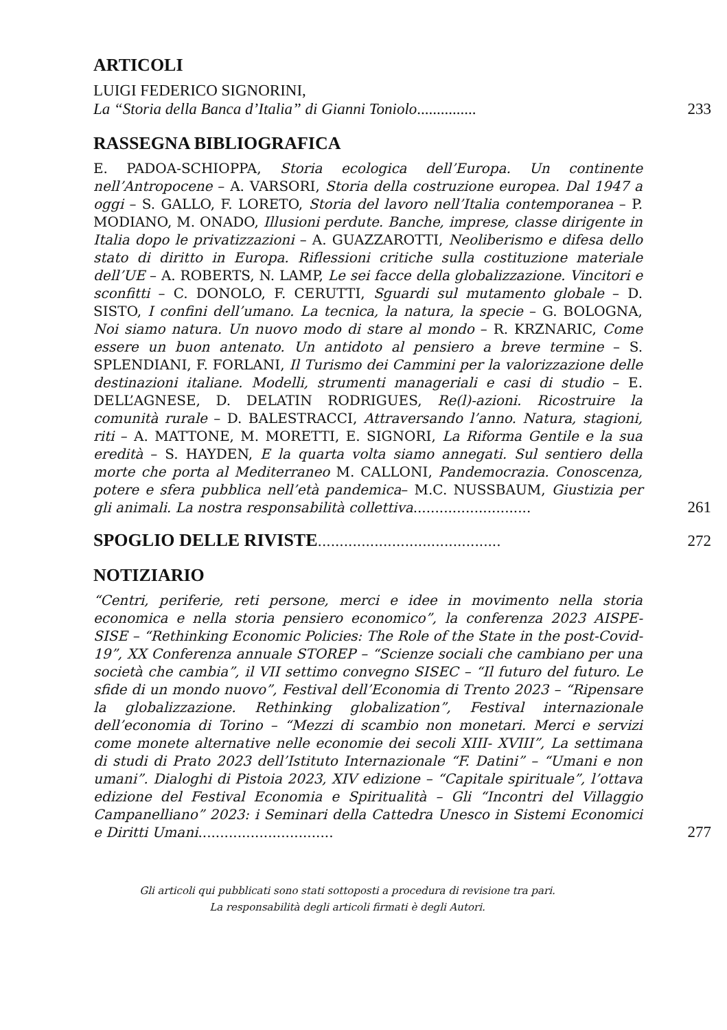ARTICOLI
LUIGI FEDERICO SIGNORINI,
La “Storia della Banca d’Italia” di Gianni Toniolo...............
233
RASSEGNA BIBLIOGRAFICA
E. PADOA-SCHIOPPA, Storia ecologica dell’Europa. Un continente nell’Antropocene – A. VARSORI, Storia della costruzione europea. Dal 1947 a oggi – S. GALLO, F. LORETO, Storia del lavoro nell’Italia contemporanea – P. MODIANO, M. ONADO, Illusioni perdute. Banche, imprese, classe dirigente in Italia dopo le privatizzazioni – A. GUAZZAROTTI, Neoliberismo e difesa dello stato di diritto in Europa. Riflessioni critiche sulla costituzione materiale dell’UE – A. ROBERTS, N. LAMP, Le sei facce della globalizzazione. Vincitori e sconfitti – C. DONOLO, F. CERUTTI, Sguardi sul mutamento globale – D. SISTO, I confini dell’umano. La tecnica, la natura, la specie – G. BOLOGNA, Noi siamo natura. Un nuovo modo di stare al mondo – R. KRZNARIC, Come essere un buon antenato. Un antidoto al pensiero a breve termine – S. SPLENDIANI, F. FORLANI, Il Turismo dei Cammini per la valorizzazione delle destinazioni italiane. Modelli, strumenti manageriali e casi di studio – E. DELL’AGNESE, D. DELATIN RODRIGUES, Re(l)-azioni. Ricostruire la comunità rurale – D. BALESTRACCI, Attraversando l’anno. Natura, stagioni, riti – A. MATTONE, M. MORETTI, E. SIGNORI, La Riforma Gentile e la sua eredità – S. HAYDEN, E la quarta volta siamo annegati. Sul sentiero della morte che porta al Mediterraneo M. CALLONI, Pandemocrazia. Conoscenza, potere e sfera pubblica nell’età pandemica– M.C. NUSSBAUM, Giustizia per gli animali. La nostra responsabilità collettiva...........................
261
SPOGLIO DELLE RIVISTE
..........................................
272
NOTIZIARIO
“Centri, periferie, reti persone, merci e idee in movimento nella storia economica e nella storia pensiero economico”, la conferenza 2023 AISPE-SISE – “Rethinking Economic Policies: The Role of the State in the post-Covid-19”, XX Conferenza annuale STOREP – “Scienze sociali che cambiano per una società che cambia”, il VII settimo convegno SISEC – “Il futuro del futuro. Le sfide di un mondo nuovo”, Festival dell’Economia di Trento 2023 – “Ripensare la globalizzazione. Rethinking globalization”, Festival internazionale dell’economia di Torino – “Mezzi di scambio non monetari. Merci e servizi come monete alternative nelle economie dei secoli XIII- XVIII”, La settimana di studi di Prato 2023 dell’Istituto Internazionale “F. Datini” – “Umani e non umani”. Dialoghi di Pistoia 2023, XIV edizione – “Capitale spirituale”, l’ottava edizione del Festival Economia e Spiritualità – Gli “Incontri del Villaggio Campanelliano” 2023: i Seminari della Cattedra Unesco in Sistemi Economici e Diritti Umani...............................
277
Gli articoli qui pubblicati sono stati sottoposti a procedura di revisione tra pari.
La responsabilità degli articoli firmati è degli Autori.